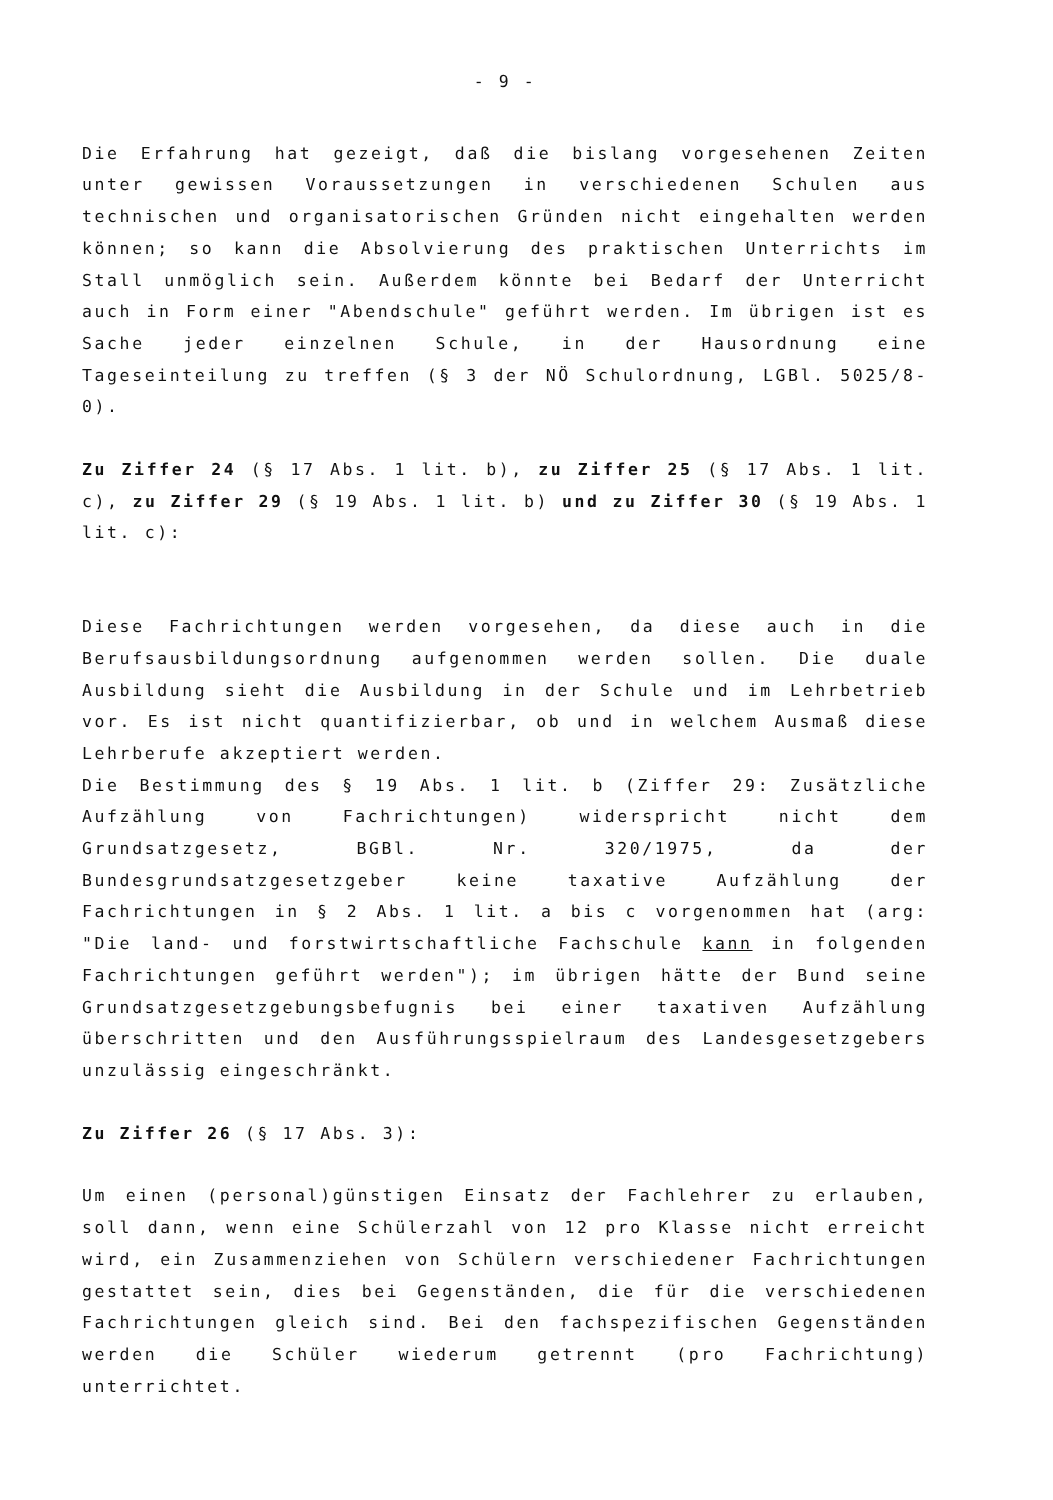- 9 -
Die Erfahrung hat gezeigt, daß die bislang vorgesehenen Zeiten unter gewissen Voraussetzungen in verschiedenen Schulen aus technischen und organisatorischen Gründen nicht eingehalten werden können; so kann die Absolvierung des praktischen Unterrichts im Stall unmöglich sein. Außerdem könnte bei Bedarf der Unterricht auch in Form einer "Abendschule" geführt werden. Im übrigen ist es Sache jeder einzelnen Schule, in der Hausordnung eine Tageseinteilung zu treffen (§ 3 der NÖ Schulordnung, LGBl. 5025/8-0).
Zu Ziffer 24 (§ 17 Abs. 1 lit. b), zu Ziffer 25 (§ 17 Abs. 1 lit. c), zu Ziffer 29 (§ 19 Abs. 1 lit. b) und zu Ziffer 30 (§ 19 Abs. 1 lit. c):
Diese Fachrichtungen werden vorgesehen, da diese auch in die Berufsausbildungsordnung aufgenommen werden sollen. Die duale Ausbildung sieht die Ausbildung in der Schule und im Lehrbetrieb vor. Es ist nicht quantifizierbar, ob und in welchem Ausmaß diese Lehrberufe akzeptiert werden.
Die Bestimmung des § 19 Abs. 1 lit. b (Ziffer 29: Zusätzliche Aufzählung von Fachrichtungen) widerspricht nicht dem Grundsatzgesetz, BGBl. Nr. 320/1975, da der Bundesgrundsatzgesetzgeber keine taxative Aufzählung der Fachrichtungen in § 2 Abs. 1 lit. a bis c vorgenommen hat (arg: "Die land- und forstwirtschaftliche Fachschule kann in folgenden Fachrichtungen geführt werden"); im übrigen hätte der Bund seine Grundsatzgesetzgebungsbefugnis bei einer taxativen Aufzählung überschritten und den Ausführungsspielraum des Landesgesetzgebers unzulässig eingeschränkt.
Zu Ziffer 26 (§ 17 Abs. 3):
Um einen (personal)günstigen Einsatz der Fachlehrer zu erlauben, soll dann, wenn eine Schülerzahl von 12 pro Klasse nicht erreicht wird, ein Zusammenziehen von Schülern verschiedener Fachrichtungen gestattet sein, dies bei Gegenständen, die für die verschiedenen Fachrichtungen gleich sind. Bei den fachspezifischen Gegenständen werden die Schüler wiederum getrennt (pro Fachrichtung) unterrichtet.